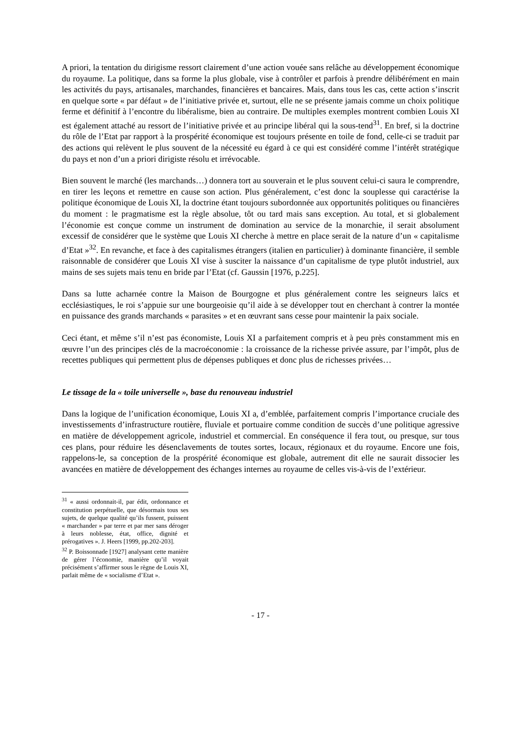A priori, la tentation du dirigisme ressort clairement d’une action vouée sans relâche au développement économique du royaume. La politique, dans sa forme la plus globale, vise à contrôler et parfois à prendre délibérément en main les activités du pays, artisanales, marchandes, financières et bancaires. Mais, dans tous les cas, cette action s’inscrit en quelque sorte « par défaut » de l’initiative privée et, surtout, elle ne se présente jamais comme un choix politique ferme et définitif à l’encontre du libéralisme, bien au contraire. De multiples exemples montrent combien Louis XI est également attaché au ressort de l’initiative privée et au principe libéral qui la sous-tend<sup>31</sup>. En bref, si la doctrine du rôle de l’Etat par rapport à la prospérité économique est toujours présente en toile de fond, celle-ci se traduit par des actions qui relèvent le plus souvent de la nécessité eu égard à ce qui est considéré comme l’intérêt stratégique du pays et non d’un a priori dirigiste résolu et irrévocable.
Bien souvent le marché (les marchands…) donnera tort au souverain et le plus souvent celui-ci saura le comprendre, en tirer les leçons et remettre en cause son action. Plus généralement, c’est donc la souplesse qui caractérise la politique économique de Louis XI, la doctrine étant toujours subordonnée aux opportunités politiques ou financières du moment : le pragmatisme est la règle absolue, tôt ou tard mais sans exception. Au total, et si globalement l’économie est conçue comme un instrument de domination au service de la monarchie, il serait absolument excessif de considérer que le système que Louis XI cherche à mettre en place serait de la nature d’un « capitalisme d’Etat »<sup>32</sup>. En revanche, et face à des capitalismes étrangers (italien en particulier) à dominante financière, il semble raisonnable de considérer que Louis XI vise à susciter la naissance d’un capitalisme de type plutôt industriel, aux mains de ses sujets mais tenu en bride par l’Etat (cf. Gaussin [1976, p.225].
Dans sa lutte acharnée contre la Maison de Bourgogne et plus généralement contre les seigneurs laïcs et ecclésiastiques, le roi s’appuie sur une bourgeoisie qu’il aide à se développer tout en cherchant à contrer la montée en puissance des grands marchands « parasites » et en œuvrant sans cesse pour maintenir la paix sociale.
Ceci étant, et même s’il n’est pas économiste, Louis XI a parfaitement compris et à peu près constamment mis en œuvre l’un des principes clés de la macroéconomie : la croissance de la richesse privée assure, par l’impôt, plus de recettes publiques qui permettent plus de dépenses publiques et donc plus de richesses privées…
Le tissage de la « toile universelle », base du renouveau industriel
Dans la logique de l’unification économique, Louis XI a, d’emblée, parfaitement compris l’importance cruciale des investissements d’infrastructure routière, fluviale et portuaire comme condition de succès d’une politique agressive en matière de développement agricole, industriel et commercial. En conséquence il fera tout, ou presque, sur tous ces plans, pour réduire les désenclavements de toutes sortes, locaux, régionaux et du royaume. Encore une fois, rappelons-le, sa conception de la prospérité économique est globale, autrement dit elle ne saurait dissocier les avancées en matière de développement des échanges internes au royaume de celles vis-à-vis de l’extérieur.
<sup>31</sup> « aussi ordonnait-il, par édit, ordonnance et constitution perpétuelle, que désormais tous ses sujets, de quelque qualité qu’ils fussent, puissent « marchander » par terre et par mer sans déroger à leurs noblesse, état, office, dignité et prérogatives ». J. Heers [1999, pp.202-203].
<sup>32</sup> P. Boissonnade [1927] analysant cette manière de gérer l’économie, manière qu’il voyait précisément s’affirmer sous le règne de Louis XI, parlait même de « socialisme d’Etat ».
- 17 -